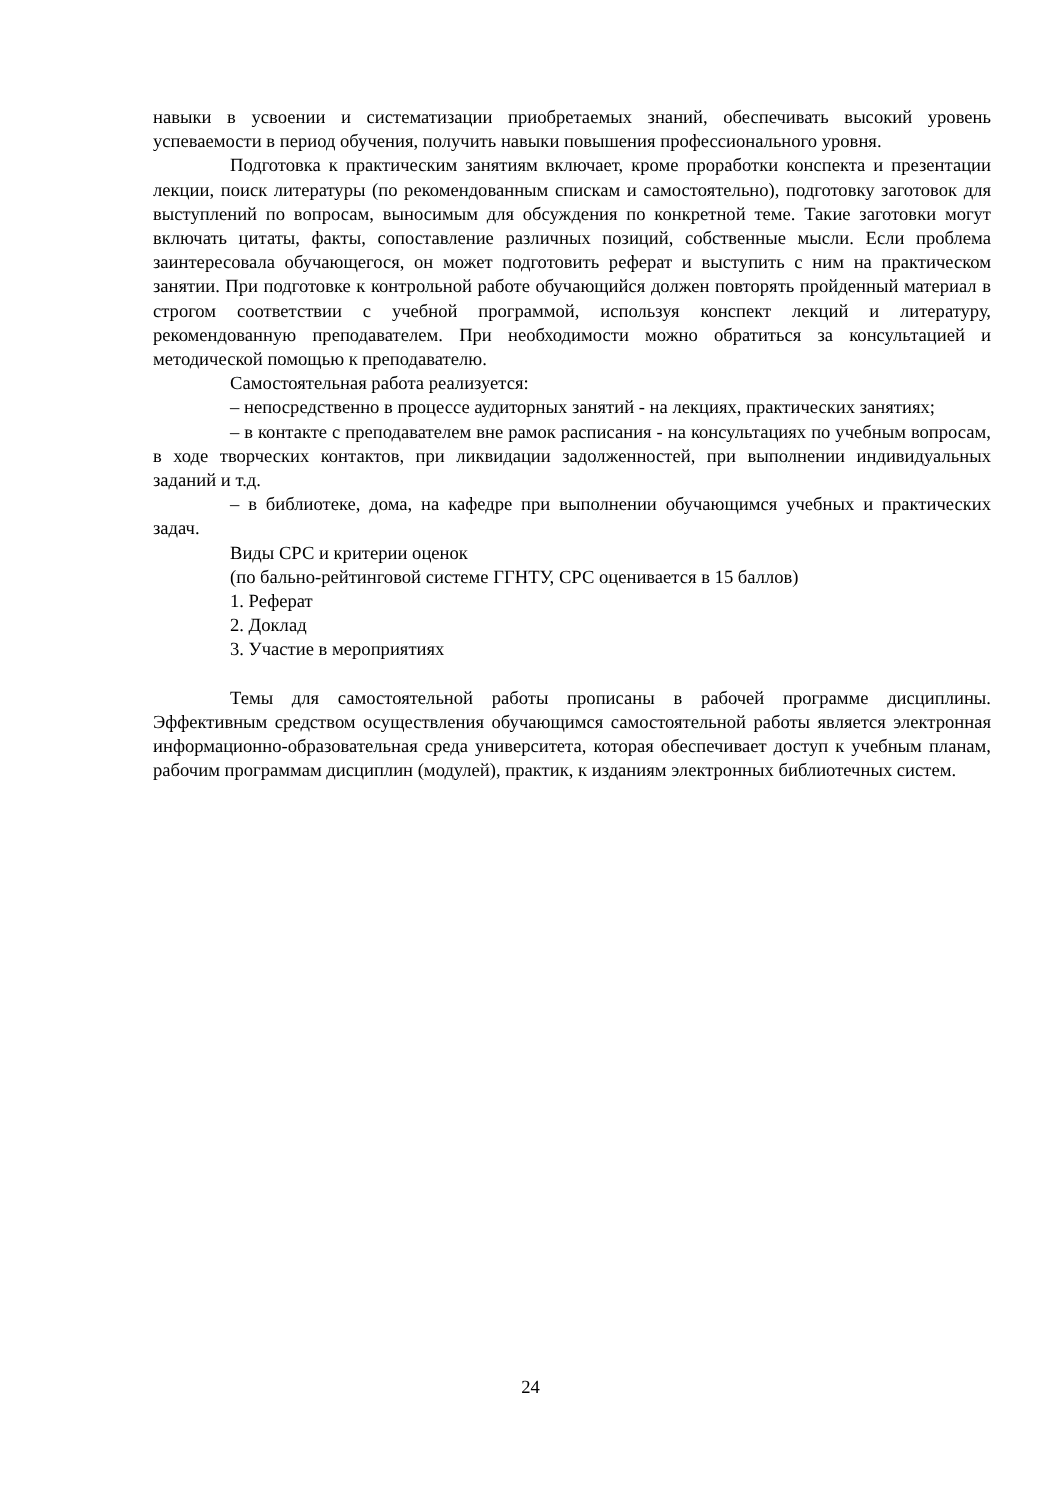навыки в усвоении и систематизации приобретаемых знаний, обеспечивать высокий уровень успеваемости в период обучения, получить навыки повышения профессионального уровня.
Подготовка к практическим занятиям включает, кроме проработки конспекта и презентации лекции, поиск литературы (по рекомендованным спискам и самостоятельно), подготовку заготовок для выступлений по вопросам, выносимым для обсуждения по конкретной теме. Такие заготовки могут включать цитаты, факты, сопоставление различных позиций, собственные мысли. Если проблема заинтересовала обучающегося, он может подготовить реферат и выступить с ним на практическом занятии. При подготовке к контрольной работе обучающийся должен повторять пройденный материал в строгом соответствии с учебной программой, используя конспект лекций и литературу, рекомендованную преподавателем. При необходимости можно обратиться за консультацией и методической помощью к преподавателю.
Самостоятельная работа реализуется:
– непосредственно в процессе аудиторных занятий - на лекциях, практических занятиях;
– в контакте с преподавателем вне рамок расписания - на консультациях по учебным вопросам, в ходе творческих контактов, при ликвидации задолженностей, при выполнении индивидуальных заданий и т.д.
– в библиотеке, дома, на кафедре при выполнении обучающимся учебных и практических задач.
Виды СРС и критерии оценок
(по бально-рейтинговой системе ГГНТУ, СРС оценивается в 15 баллов)
1. Реферат
2. Доклад
3. Участие в мероприятиях
Темы для самостоятельной работы прописаны в рабочей программе дисциплины. Эффективным средством осуществления обучающимся самостоятельной работы является электронная информационно-образовательная среда университета, которая обеспечивает доступ к учебным планам, рабочим программам дисциплин (модулей), практик, к изданиям электронных библиотечных систем.
24